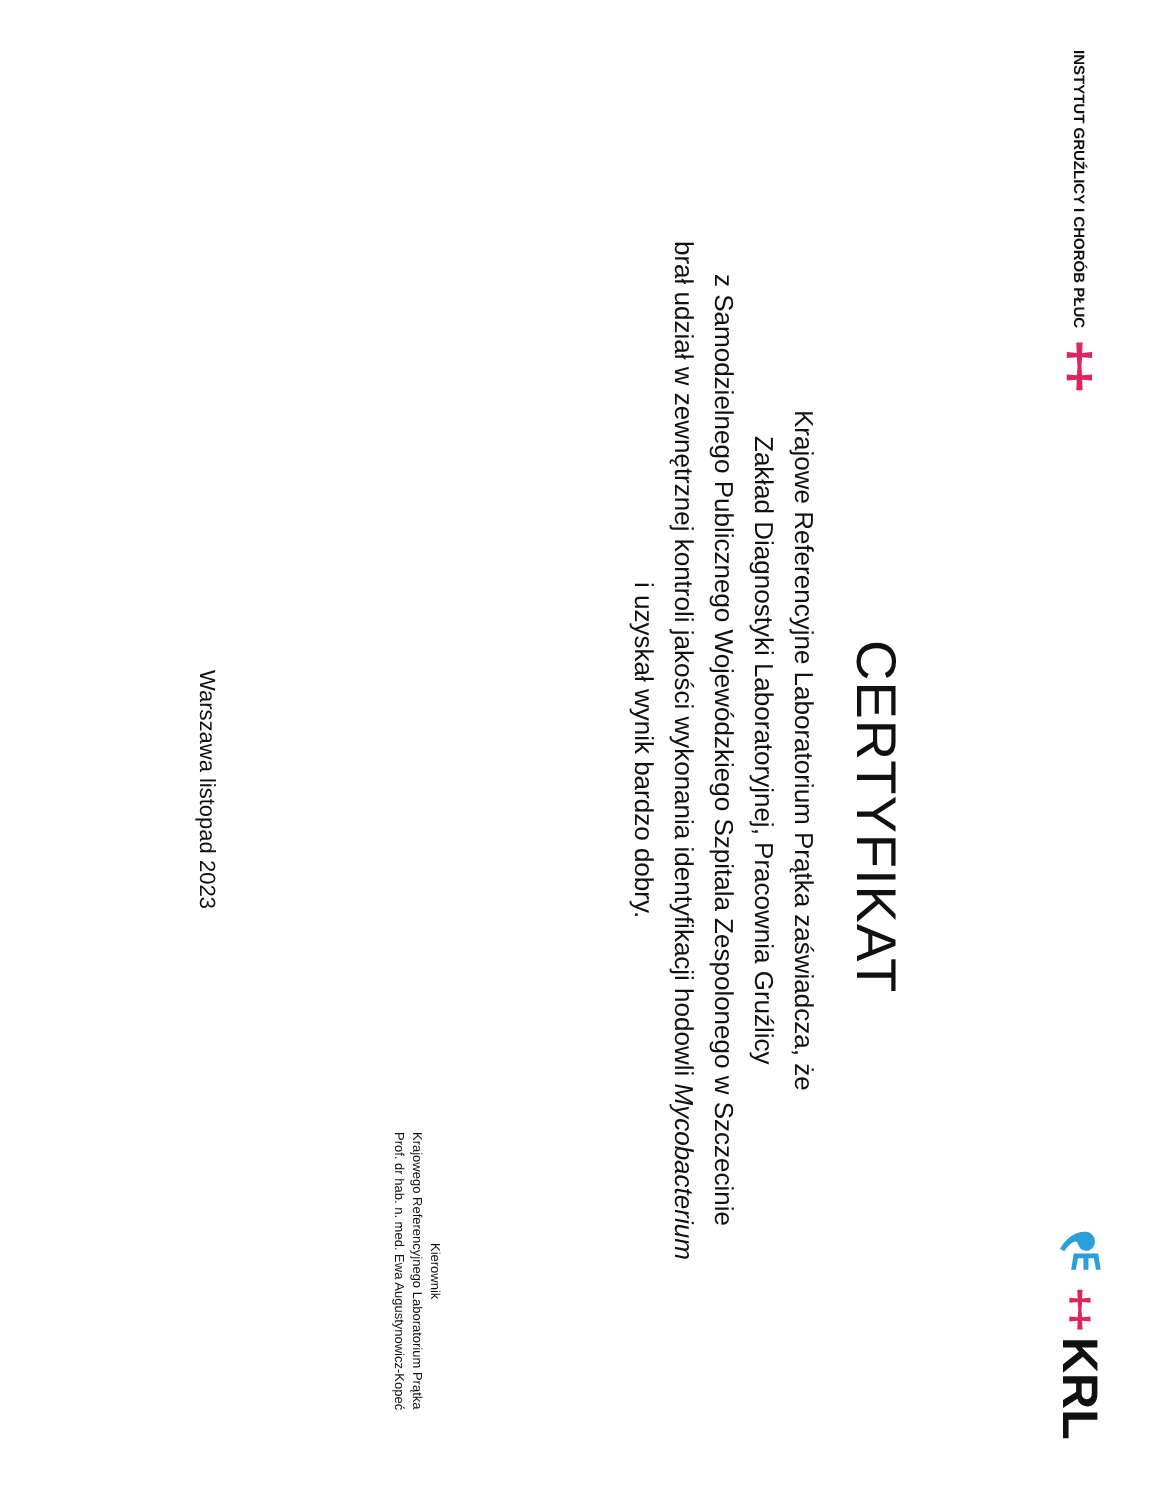INSTYTUT GRUŹLICY I CHORÓB PŁUC ‡
⚗‡KRL
CERTYFIKAT
Krajowe Referencyjne Laboratorium Prątka zaświadcza, że
Zakład Diagnostyki Laboratoryjnej, Pracownia Gruźlicy
z Samodzielnego Publicznego Wojewódzkiego Szpitala Zespolonego w Szczecinie
brał udział w zewnętrznej kontroli jakości wykonania identyfikacji hodowli Mycobacterium
i uzyskał wynik bardzo dobry.
Kierownik
Krajowego Referencyjnego Laboratorium Prątka
Prof. dr hab. n. med. Ewa Augustynowicz-Kopeć
Warszawa listopad 2023